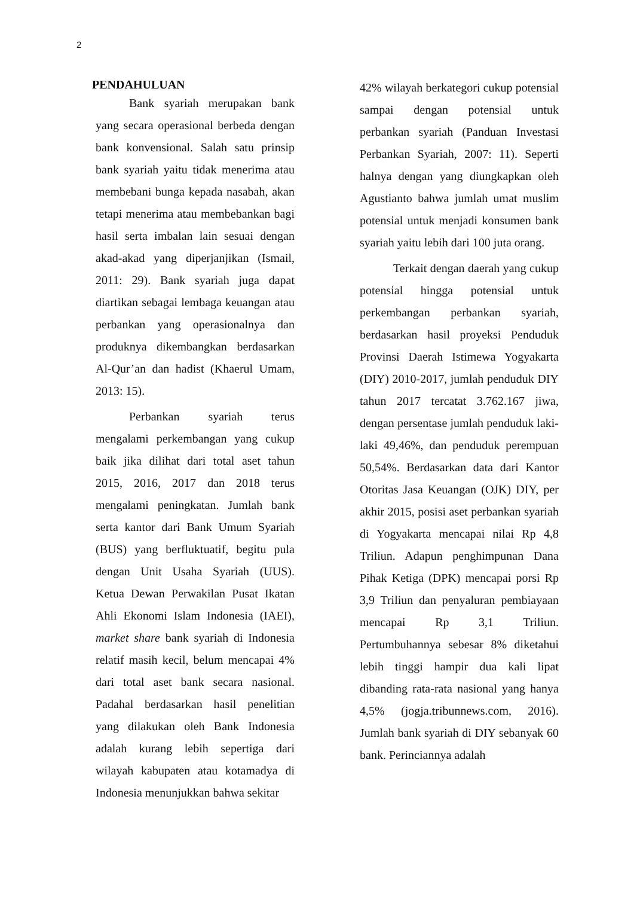2
PENDAHULUAN
Bank syariah merupakan bank yang secara operasional berbeda dengan bank konvensional. Salah satu prinsip bank syariah yaitu tidak menerima atau membebani bunga kepada nasabah, akan tetapi menerima atau membebankan bagi hasil serta imbalan lain sesuai dengan akad-akad yang diperjanjikan (Ismail, 2011: 29). Bank syariah juga dapat diartikan sebagai lembaga keuangan atau perbankan yang operasionalnya dan produknya dikembangkan berdasarkan Al-Qur’an dan hadist (Khaerul Umam, 2013: 15).
Perbankan syariah terus mengalami perkembangan yang cukup baik jika dilihat dari total aset tahun 2015, 2016, 2017 dan 2018 terus mengalami peningkatan. Jumlah bank serta kantor dari Bank Umum Syariah (BUS) yang berfluktuatif, begitu pula dengan Unit Usaha Syariah (UUS). Ketua Dewan Perwakilan Pusat Ikatan Ahli Ekonomi Islam Indonesia (IAEI), market share bank syariah di Indonesia relatif masih kecil, belum mencapai 4% dari total aset bank secara nasional. Padahal berdasarkan hasil penelitian yang dilakukan oleh Bank Indonesia adalah kurang lebih sepertiga dari wilayah kabupaten atau kotamadya di Indonesia menunjukkan bahwa sekitar
42% wilayah berkategori cukup potensial sampai dengan potensial untuk perbankan syariah (Panduan Investasi Perbankan Syariah, 2007: 11). Seperti halnya dengan yang diungkapkan oleh Agustianto bahwa jumlah umat muslim potensial untuk menjadi konsumen bank syariah yaitu lebih dari 100 juta orang.
Terkait dengan daerah yang cukup potensial hingga potensial untuk perkembangan perbankan syariah, berdasarkan hasil proyeksi Penduduk Provinsi Daerah Istimewa Yogyakarta (DIY) 2010-2017, jumlah penduduk DIY tahun 2017 tercatat 3.762.167 jiwa, dengan persentase jumlah penduduk laki-laki 49,46%, dan penduduk perempuan 50,54%. Berdasarkan data dari Kantor Otoritas Jasa Keuangan (OJK) DIY, per akhir 2015, posisi aset perbankan syariah di Yogyakarta mencapai nilai Rp 4,8 Triliun. Adapun penghimpunan Dana Pihak Ketiga (DPK) mencapai porsi Rp 3,9 Triliun dan penyaluran pembiayaan mencapai Rp 3,1 Triliun. Pertumbuhannya sebesar 8% diketahui lebih tinggi hampir dua kali lipat dibanding rata-rata nasional yang hanya 4,5% (jogja.tribunnews.com, 2016). Jumlah bank syariah di DIY sebanyak 60 bank. Perinciannya adalah